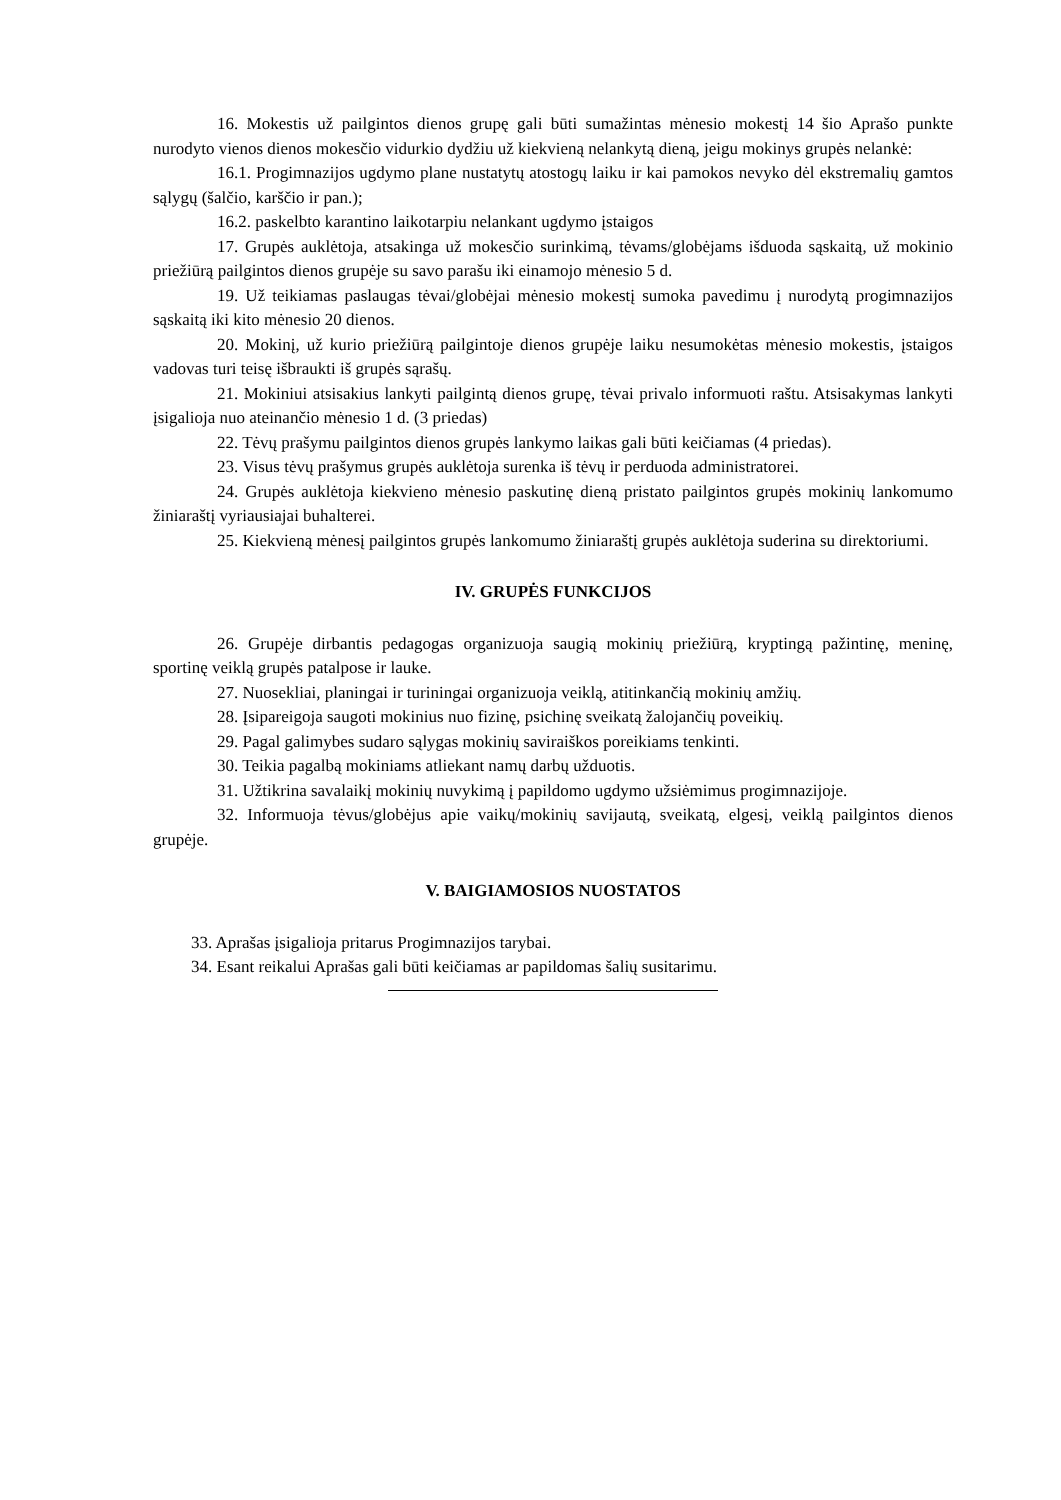16. Mokestis už pailgintos dienos grupę gali būti sumažintas mėnesio mokestį 14 šio Aprašo punkte nurodyto vienos dienos mokesčio vidurkio dydžiu už kiekvieną nelankytą dieną, jeigu mokinys grupės nelankė:
16.1. Progimnazijos ugdymo plane nustatytų atostogų laiku ir kai pamokos nevyko dėl ekstremalių gamtos sąlygų (šalčio, karščio ir pan.);
16.2. paskelbto karantino laikotarpiu nelankant ugdymo įstaigos
17. Grupės auklėtoja, atsakinga už mokesčio surinkimą, tėvams/globėjams išduoda sąskaitą, už mokinio priežiūrą pailgintos dienos grupėje su savo parašu iki einamojo mėnesio 5 d.
19. Už teikiamas paslaugas tėvai/globėjai mėnesio mokestį sumoka pavedimu į nurodytą progimnazijos sąskaitą iki kito mėnesio 20 dienos.
20. Mokinį, už kurio priežiūrą pailgintoje dienos grupėje laiku nesumokėtas mėnesio mokestis, įstaigos vadovas turi teisę išbraukti iš grupės sąrašų.
21. Mokiniui atsisakius lankyti pailgintą dienos grupę, tėvai privalo informuoti raštu. Atsisakymas lankyti įsigalioja nuo ateinančio mėnesio 1 d. (3 priedas)
22. Tėvų prašymu pailgintos dienos grupės lankymo laikas gali būti keičiamas (4 priedas).
23. Visus tėvų prašymus grupės auklėtoja surenka iš tėvų ir perduoda administratorei.
24. Grupės auklėtoja kiekvieno mėnesio paskutinę dieną pristato pailgintos grupės mokinių lankomumo žiniaraštį vyriausiajai buhalterei.
25. Kiekvieną mėnesį pailgintos grupės lankomumo žiniaraštį grupės auklėtoja suderina su direktoriumi.
IV. GRUPĖS FUNKCIJOS
26. Grupėje dirbantis pedagogas organizuoja saugią mokinių priežiūrą, kryptingą pažintinę, meninę, sportinę veiklą grupės patalpose ir lauke.
27. Nuosekliai, planingai ir turiningai organizuoja veiklą, atitinkančią mokinių amžių.
28. Įsipareigoja saugoti mokinius nuo fizinę, psichinę sveikatą žalojančių poveikių.
29. Pagal galimybes sudaro sąlygas mokinių saviraiškos poreikiams tenkinti.
30. Teikia pagalbą mokiniams atliekant namų darbų užduotis.
31. Užtikrina savalaikį mokinių nuvykimą į papildomo ugdymo užsiėmimus progimnazijoje.
32. Informuoja tėvus/globėjus apie vaikų/mokinių savijautą, sveikatą, elgesį, veiklą pailgintos dienos grupėje.
V. BAIGIAMOSIOS NUOSTATOS
33. Aprašas įsigalioja pritarus Progimnazijos tarybai.
34. Esant reikalui Aprašas gali būti keičiamas ar papildomas šalių susitarimu.